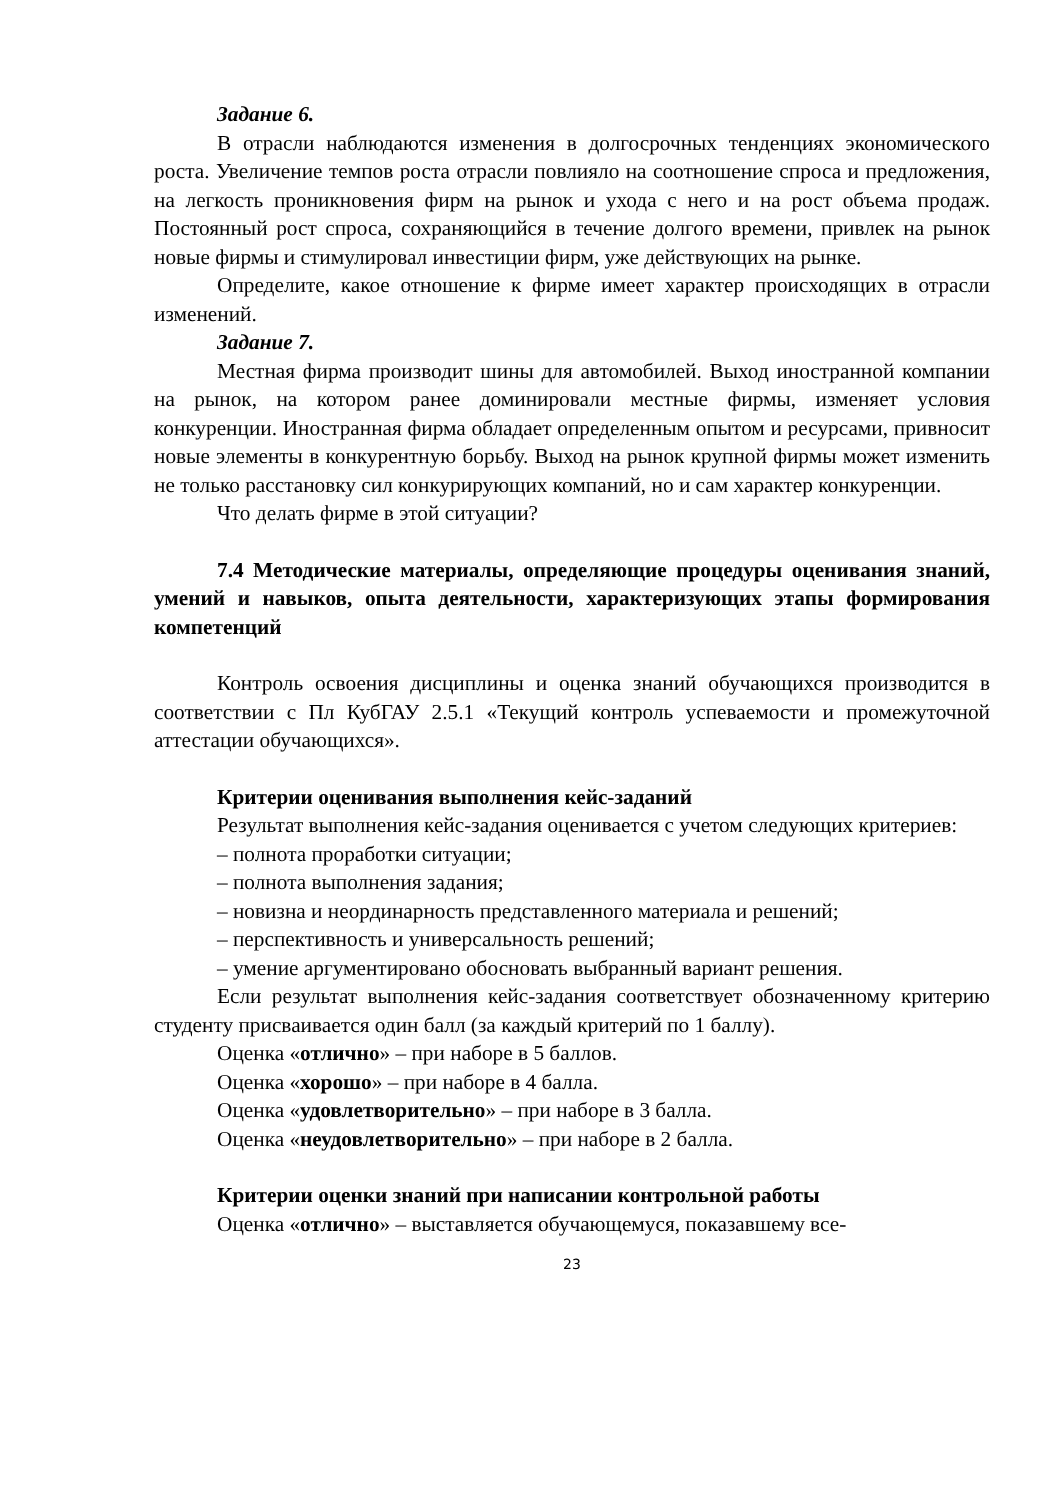Задание 6.
В отрасли наблюдаются изменения в долгосрочных тенденциях экономического роста. Увеличение темпов роста отрасли повлияло на соотношение спроса и предложения, на легкость проникновения фирм на рынок и ухода с него и на рост объема продаж. Постоянный рост спроса, сохраняющийся в течение долгого времени, привлек на рынок новые фирмы и стимулировал инвестиции фирм, уже действующих на рынке.
Определите, какое отношение к фирме имеет характер происходящих в отрасли изменений.
Задание 7.
Местная фирма производит шины для автомобилей. Выход иностранной компании на рынок, на котором ранее доминировали местные фирмы, изменяет условия конкуренции. Иностранная фирма обладает определенным опытом и ресурсами, привносит новые элементы в конкурентную борьбу. Выход на рынок крупной фирмы может изменить не только расстановку сил конкурирующих компаний, но и сам характер конкуренции.
Что делать фирме в этой ситуации?
7.4 Методические материалы, определяющие процедуры оценивания знаний, умений и навыков, опыта деятельности, характеризующих этапы формирования компетенций
Контроль освоения дисциплины и оценка знаний обучающихся производится в соответствии с Пл КубГАУ 2.5.1 «Текущий контроль успеваемости и промежуточной аттестации обучающихся».
Критерии оценивания выполнения кейс-заданий
Результат выполнения кейс-задания оценивается с учетом следующих критериев:
– полнота проработки ситуации;
– полнота выполнения задания;
– новизна и неординарность представленного материала и решений;
– перспективность и универсальность решений;
– умение аргументировано обосновать выбранный вариант решения.
Если результат выполнения кейс-задания соответствует обозначенному критерию студенту присваивается один балл (за каждый критерий по 1 баллу).
Оценка «отлично» – при наборе в 5 баллов.
Оценка «хорошо» – при наборе в 4 балла.
Оценка «удовлетворительно» – при наборе в 3 балла.
Оценка «неудовлетворительно» – при наборе в 2 балла.
Критерии оценки знаний при написании контрольной работы
Оценка «отлично» – выставляется обучающемуся, показавшему все-
23